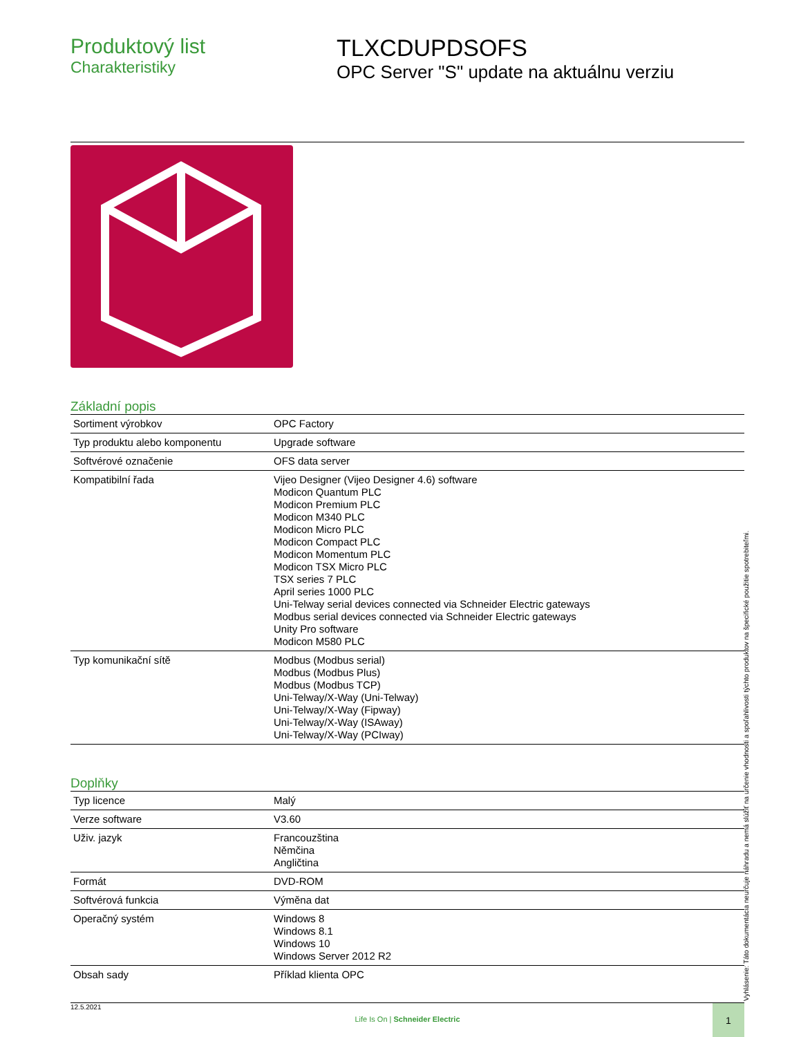Produktový list
Charakteristiky
TLXCDUPDSOFS
OPC Server "S" update na aktuálnu verziu
Základní popis
| Sortiment výrobkov | OPC Factory |
| Typ produktu alebo komponentu | Upgrade software |
| Softvérové označenie | OFS data server |
| Kompatibilní řada | Vijeo Designer (Vijeo Designer 4.6) software Modicon Quantum PLC Modicon Premium PLC Modicon M340 PLC Modicon Micro PLC Modicon Compact PLC Modicon Momentum PLC Modicon TSX Micro PLC TSX series 7 PLC April series 1000 PLC Uni-Telway serial devices connected via Schneider Electric gateways Modbus serial devices connected via Schneider Electric gateways Unity Pro software Modicon M580 PLC |
| Typ komunikační sítě | Modbus (Modbus serial) Modbus (Modbus Plus) Modbus (Modbus TCP) Uni-Telway/X-Way (Uni-Telway) Uni-Telway/X-Way (Fipway) Uni-Telway/X-Way (ISAway) Uni-Telway/X-Way (PCIway) |
Doplňky
| Typ licence | Malý |
| Verze software | V3.60 |
| Uživ. jazyk | Francouzština Němčina Angličtina |
| Formát | DVD-ROM |
| Softvérová funkcia | Výměna dat |
| Operačný systém | Windows 8 Windows 8.1 Windows 10 Windows Server 2012 R2 |
| Obsah sady | Příklad klienta OPC |
12.5.2021
Life Is On | Schneider Electric
1
Vyhlásenie: Táto dokumentácia neurčuje náhradu a nemá slúžiť na určenie vhodnosti a spoľahlivosti týchto produktov na špecifické použitie spotrebiteľmi.